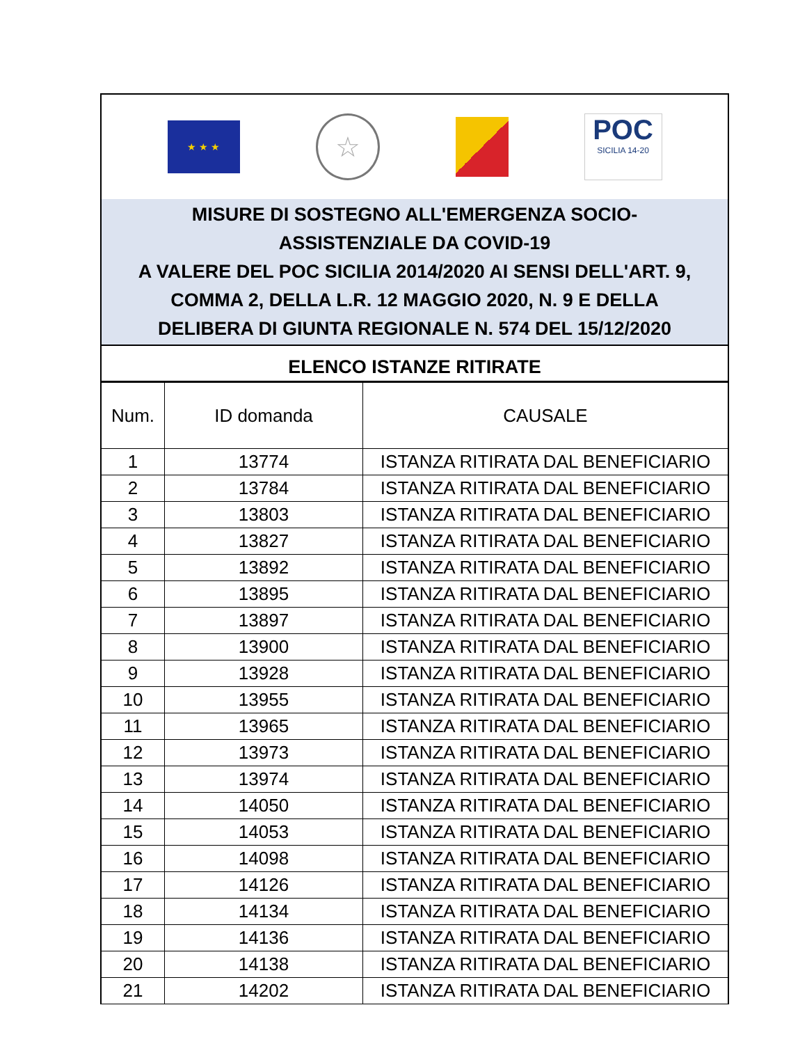★ ★ ★
☆
POC
SICILIA 14-20
MISURE DI SOSTEGNO ALL'EMERGENZA SOCIO-
ASSISTENZIALE DA COVID-19
A VALERE DEL POC SICILIA 2014/2020 AI SENSI DELL'ART. 9,
COMMA 2, DELLA L.R. 12 MAGGIO 2020, N. 9 E DELLA
DELIBERA DI GIUNTA REGIONALE N. 574 DEL 15/12/2020
ELENCO ISTANZE RITIRATE
| Num. | ID domanda | CAUSALE |
| --- | --- | --- |
| 1 | 13774 | ISTANZA RITIRATA DAL BENEFICIARIO |
| 2 | 13784 | ISTANZA RITIRATA DAL BENEFICIARIO |
| 3 | 13803 | ISTANZA RITIRATA DAL BENEFICIARIO |
| 4 | 13827 | ISTANZA RITIRATA DAL BENEFICIARIO |
| 5 | 13892 | ISTANZA RITIRATA DAL BENEFICIARIO |
| 6 | 13895 | ISTANZA RITIRATA DAL BENEFICIARIO |
| 7 | 13897 | ISTANZA RITIRATA DAL BENEFICIARIO |
| 8 | 13900 | ISTANZA RITIRATA DAL BENEFICIARIO |
| 9 | 13928 | ISTANZA RITIRATA DAL BENEFICIARIO |
| 10 | 13955 | ISTANZA RITIRATA DAL BENEFICIARIO |
| 11 | 13965 | ISTANZA RITIRATA DAL BENEFICIARIO |
| 12 | 13973 | ISTANZA RITIRATA DAL BENEFICIARIO |
| 13 | 13974 | ISTANZA RITIRATA DAL BENEFICIARIO |
| 14 | 14050 | ISTANZA RITIRATA DAL BENEFICIARIO |
| 15 | 14053 | ISTANZA RITIRATA DAL BENEFICIARIO |
| 16 | 14098 | ISTANZA RITIRATA DAL BENEFICIARIO |
| 17 | 14126 | ISTANZA RITIRATA DAL BENEFICIARIO |
| 18 | 14134 | ISTANZA RITIRATA DAL BENEFICIARIO |
| 19 | 14136 | ISTANZA RITIRATA DAL BENEFICIARIO |
| 20 | 14138 | ISTANZA RITIRATA DAL BENEFICIARIO |
| 21 | 14202 | ISTANZA RITIRATA DAL BENEFICIARIO |